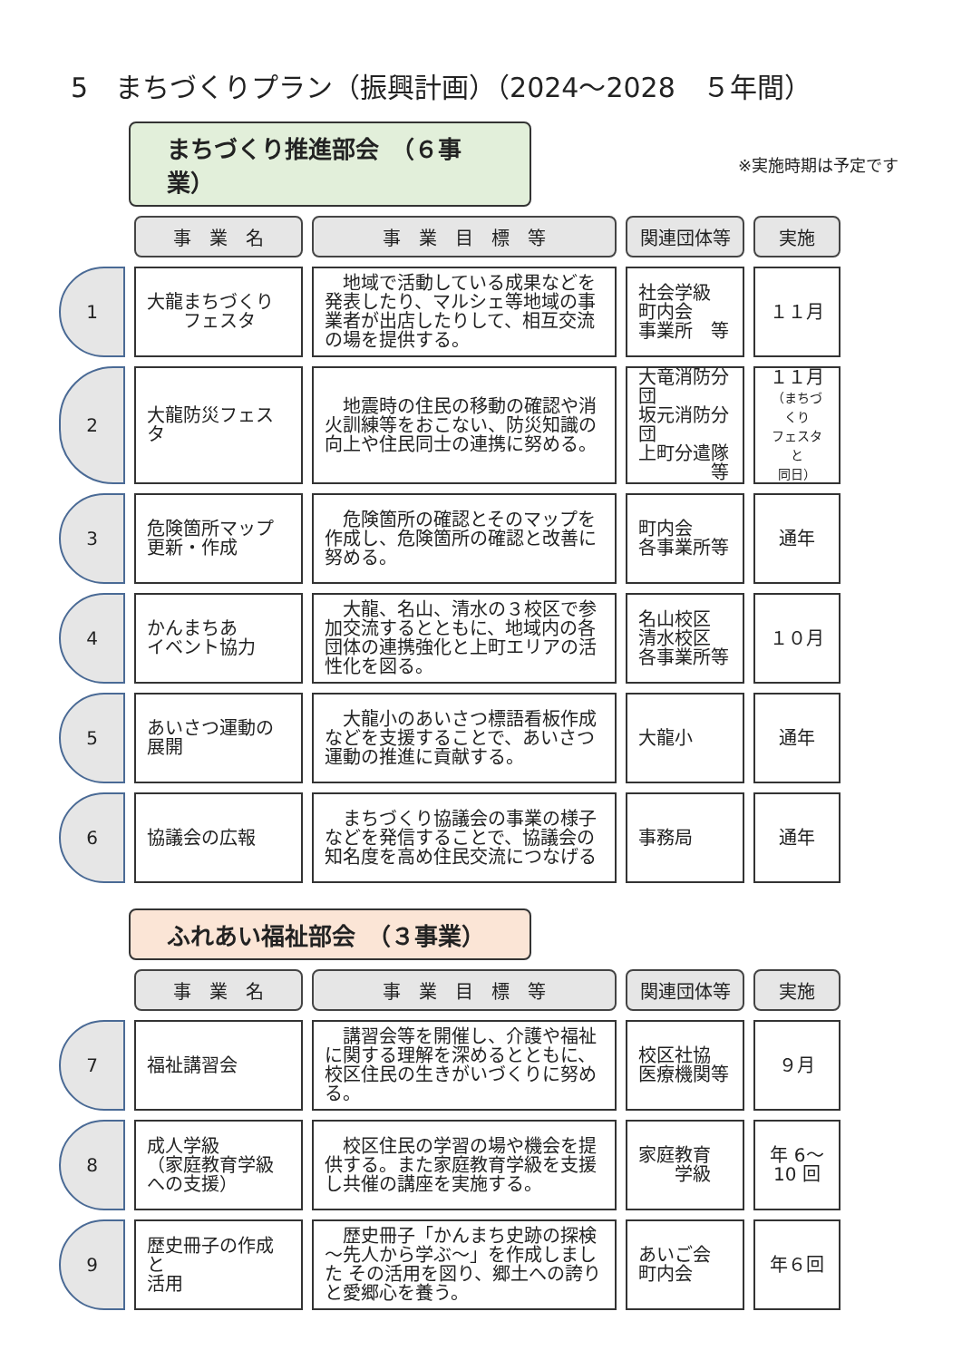5　まちづくりプラン（振興計画）（2024～2028　５年間）
まちづくり推進部会　（６事業）
※実施時期は予定です
| | 事 業 名 | 事 業 目 標 等 | 関連団体等 | 実施 |
| --- | --- | --- | --- | --- |
| 1 | 大龍まちづくり フェスタ | 地域で活動している成果などを発表したり、マルシェ等地域の事業者が出店したりして、相互交流の場を提供する。 | 社会学級 町内会 事業所 等 | １１月 |
| 2 | 大龍防災フェスタ | 地震時の住民の移動の確認や消火訓練等をおこない、防災知識の向上や住民同士の連携に努める。 | 大竜消防分団 坂元消防分団 上町分遣隊 等 | １１月 （まちづくり フェスタと 同日） |
| 3 | 危険箇所マップ 更新・作成 | 危険箇所の確認とそのマップを作成し、危険箇所の確認と改善に努める。 | 町内会 各事業所等 | 通年 |
| 4 | かんまちあ イベント協力 | 大龍、名山、清水の３校区で参加交流するとともに、地域内の各団体の連携強化と上町エリアの活性化を図る。 | 名山校区 清水校区 各事業所等 | １０月 |
| 5 | あいさつ運動の 展開 | 大龍小のあいさつ標語看板作成などを支援することで、あいさつ運動の推進に貢献する。 | 大龍小 | 通年 |
| 6 | 協議会の広報 | まちづくり協議会の事業の様子などを発信することで、協議会の知名度を高め住民交流につなげる | 事務局 | 通年 |
ふれあい福祉部会　（３事業）
| | 事 業 名 | 事 業 目 標 等 | 関連団体等 | 実施 |
| --- | --- | --- | --- | --- |
| 7 | 福祉講習会 | 講習会等を開催し、介護や福祉に関する理解を深めるとともに、校区住民の生きがいづくりに努める。 | 校区社協 医療機関等 | ９月 |
| 8 | 成人学級 （家庭教育学級への支援） | 校区住民の学習の場や機会を提供する。また家庭教育学級を支援し共催の講座を実施する。 | 家庭教育 学級 | 年 6～ 10 回 |
| 9 | 歴史冊子の作成と 活用 | 歴史冊子「かんまち史跡の探検～先人から学ぶ～」を作成しました その活用を図り、郷土への誇りと愛郷心を養う。 | あいご会 町内会 | 年６回 |